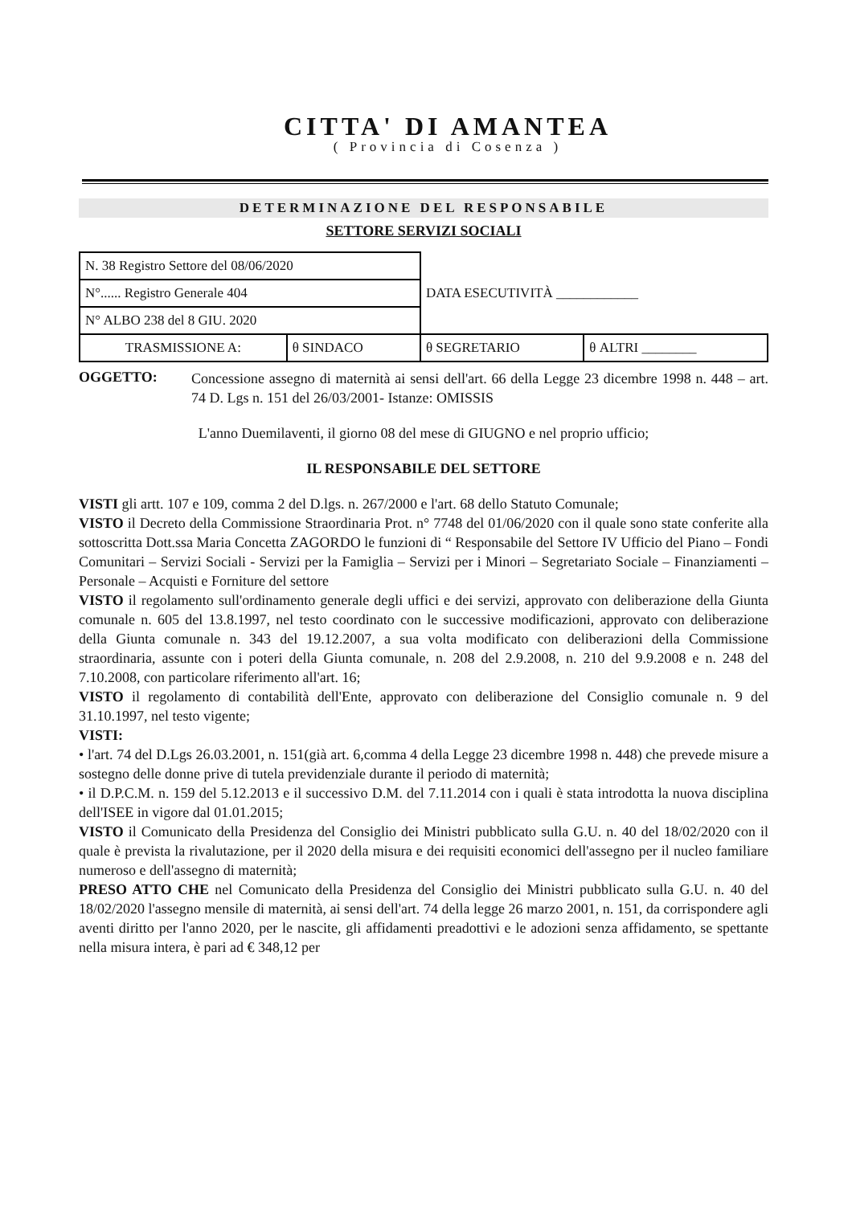CITTA' DI AMANTEA
( Provincia di Cosenza )
DETERMINAZIONE DEL RESPONSABILE
SETTORE SERVIZI SOCIALI
| N. 38 Registro Settore del 08/06/2020 | | DATA ESECUTIVITÀ ____________ | |
| N°...... Registro Generale 404 | | | |
| N° ALBO 238 del 8 GIU. 2020 | | | |
| TRASMISSIONE A: | θ SINDACO | θ SEGRETARIO | θ ALTRI ________ |
OGGETTO:
Concessione assegno di maternità ai sensi dell'art. 66 della Legge 23 dicembre 1998 n. 448 – art. 74 D. Lgs n. 151 del 26/03/2001- Istanze: OMISSIS
L'anno Duemilaventi, il giorno 08 del mese di GIUGNO e nel proprio ufficio;
IL RESPONSABILE DEL SETTORE
VISTI gli artt. 107 e 109, comma 2 del D.lgs. n. 267/2000 e l'art. 68 dello Statuto Comunale;
VISTO il Decreto della Commissione Straordinaria Prot. n° 7748 del 01/06/2020 con il quale sono state conferite alla sottoscritta Dott.ssa Maria Concetta ZAGORDO le funzioni di “ Responsabile del Settore IV Ufficio del Piano – Fondi Comunitari – Servizi Sociali - Servizi per la Famiglia – Servizi per i Minori – Segretariato Sociale – Finanziamenti – Personale – Acquisti e Forniture del settore
VISTO il regolamento sull'ordinamento generale degli uffici e dei servizi, approvato con deliberazione della Giunta comunale n. 605 del 13.8.1997, nel testo coordinato con le successive modificazioni, approvato con deliberazione della Giunta comunale n. 343 del 19.12.2007, a sua volta modificato con deliberazioni della Commissione straordinaria, assunte con i poteri della Giunta comunale, n. 208 del 2.9.2008, n. 210 del 9.9.2008 e n. 248 del 7.10.2008, con particolare riferimento all'art. 16;
VISTO il regolamento di contabilità dell'Ente, approvato con deliberazione del Consiglio comunale n. 9 del 31.10.1997, nel testo vigente;
VISTI:
• l'art. 74 del D.Lgs 26.03.2001, n. 151(già art. 6,comma 4 della Legge 23 dicembre 1998 n. 448) che prevede misure a sostegno delle donne prive di tutela previdenziale durante il periodo di maternità;
• il D.P.C.M. n. 159 del 5.12.2013 e il successivo D.M. del 7.11.2014 con i quali è stata introdotta la nuova disciplina dell'ISEE in vigore dal 01.01.2015;
VISTO il Comunicato della Presidenza del Consiglio dei Ministri pubblicato sulla G.U. n. 40 del 18/02/2020 con il quale è prevista la rivalutazione, per il 2020 della misura e dei requisiti economici dell'assegno per il nucleo familiare numeroso e dell'assegno di maternità;
PRESO ATTO CHE nel Comunicato della Presidenza del Consiglio dei Ministri pubblicato sulla G.U. n. 40 del 18/02/2020 l'assegno mensile di maternità, ai sensi dell'art. 74 della legge 26 marzo 2001, n. 151, da corrispondere agli aventi diritto per l'anno 2020, per le nascite, gli affidamenti preadottivi e le adozioni senza affidamento, se spettante nella misura intera, è pari ad € 348,12 per